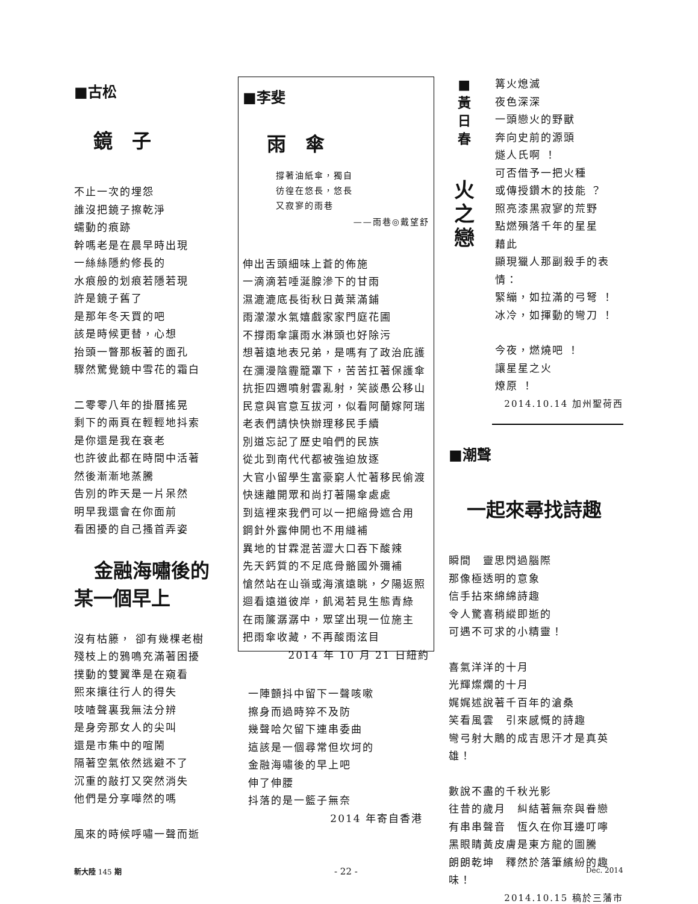■古松
鏡　子
不止一次的埋怨
誰沒把鏡子擦乾淨
蠕動的痕跡
幹嗎老是在晨早時出現
一絲絲隱約修長的
水痕般的划痕若隱若現
許是鏡子舊了
是那年冬天買的吧
該是時候更替，心想
抬頭一瞥那板著的面孔
驟然驚覺鏡中雪花的霜白
二零零八年的掛曆搖晃
剩下的兩頁在輕輕地抖索
是你還是我在衰老
也許彼此都在時間中活著
然後漸漸地蒸騰
告別的昨天是一片呆然
明早我還會在你面前
看困擾的自己搔首弄姿
金融海嘯後的
某一個早上
沒有枯籐， 卻有幾棵老樹
殘枝上的鴉鳴充滿著困擾
撲動的雙翼準是在窺看
熙來攘往行人的得失
吱喳聲裏我無法分辨
是身旁那女人的尖叫
還是市集中的喧鬧
隔著空氣依然逃避不了
沉重的敲打又突然消失
他們是分享嘩然的嗎
風來的時候呼嘯一聲而逝
■李斐
雨　傘
撐著油紙傘，獨自
彷徨在悠長，悠長
又寂寥的雨巷
——雨巷◎戴望舒
伸出舌頭細味上蒼的佈施
一滴滴若唾涎腺滲下的甘雨
濕漉漉底長街秋日黃葉滿鋪
雨濛濛水氣嬉戲家家門庭花圃
不撐雨傘讓雨水淋頭也好除污
想著遠地表兄弟，是嗎有了政治庇護
在瀰漫陰霾籠罩下，苦苦扛著保護傘
抗拒四週噴射雲亂射，笑談愚公移山
民意與官意互拔河，似看阿蘭嫁阿瑞
老表們請快快辦理移民手續
別道忘記了歷史咱們的民族
從北到南代代都被強迫放逐
大官小留學生富豪窮人忙著移民偷渡
快速離開眾和尚打著陽傘處處
到這裡來我們可以一把縮骨遮合用
鋼針外露伸開也不用縫補
異地的甘霖混苦澀大口吞下酸辣
先天鈣質的不足底骨骼國外彌補
愴然站在山嶺或海濱遠眺，夕陽返照
迴看遠道彼岸，飢渴若見生態青綠
在雨簾潺潺中，眾望出現一位施主
把雨傘收藏，不再酸雨泫目
2014 年 10 月 21 日紐約
一陣顫抖中留下一聲咳嗽
擦身而過時猝不及防
幾聲哈欠留下連串委曲
這該是一個尋常但坎坷的
金融海嘯後的早上吧
伸了伸腰
抖落的是一籃子無奈
2014 年寄自香港
■
黃
日
春
火
之
戀
篝火熄滅
夜色深深
一頭戀火的野獸
奔向史前的源頭
燧人氏啊 ！
可否借予一把火種
或傳授鑽木的技能 ？
照亮漆黑寂寥的荒野
點燃殞落千年的星星
藉此
顯現獵人那副殺手的表情：
緊繃，如拉滿的弓弩 ！
冰冷，如揮動的彎刀 ！
今夜，燃燒吧 ！
讓星星之火
燎原 ！
2014.10.14 加州聖荷西
■潮聲
一起來尋找詩趣
瞬間　靈思閃過腦際
那像極透明的意象
信手拈來綿綿詩趣
令人驚喜稍縱即逝的
可遇不可求的小精靈！
喜氣洋洋的十月
光輝燦爛的十月
娓娓述說著千百年的滄桑
笑看風雲　引來感慨的詩趣
彎弓射大鵰的成吉思汗才是真英雄！
數說不盡的千秋光影
往昔的歲月　糾結著無奈與眷戀
有串串聲音　恆久在你耳邊叮嚀
黑眼睛黃皮膚是東方龍的圖騰
朗朗乾坤　釋然於落筆繽紛的趣味！
2014.10.15 稿於三藩市
新大陸 145 期 - 22 - Dec. 2014